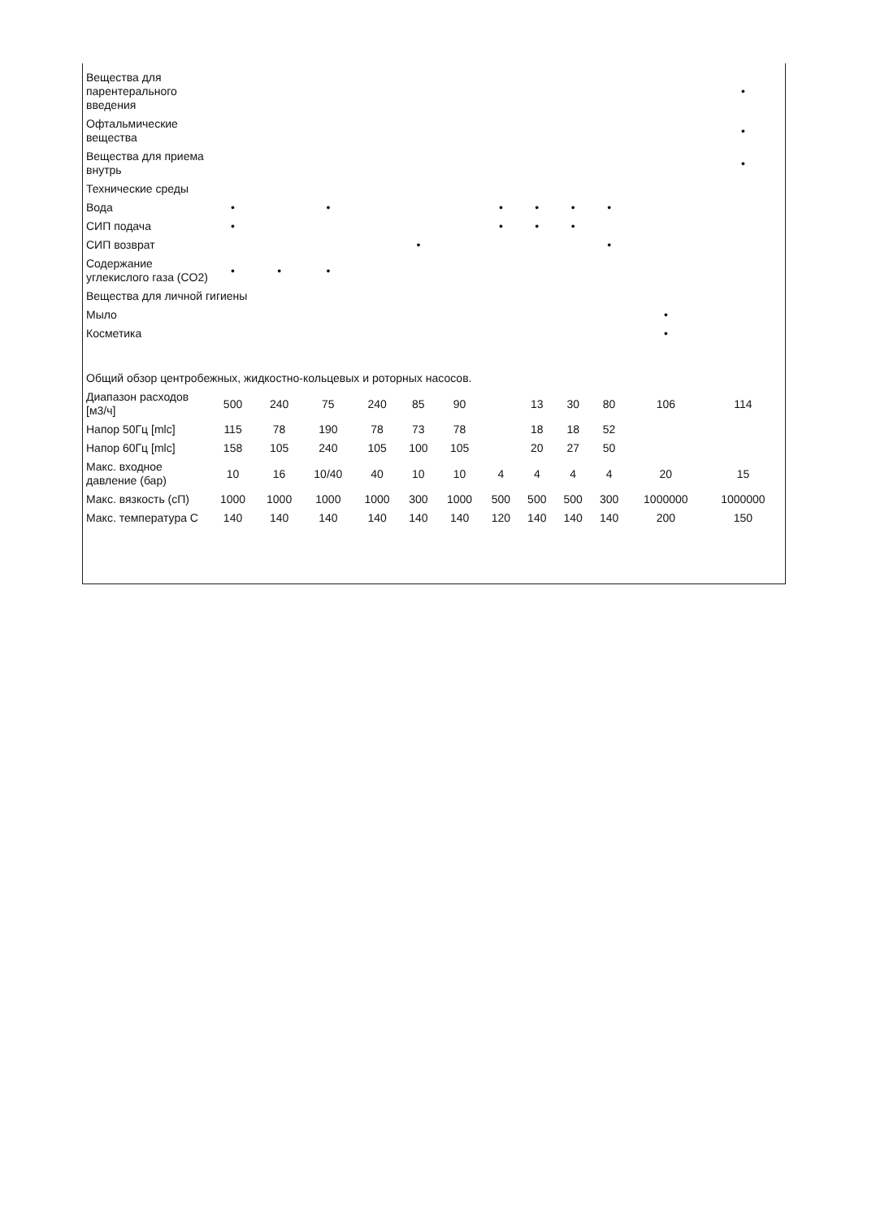| Вещества для парентерального введения | | | | | | | | | | | | • |
| Офтальмические вещества | | | | | | | | | | | | • |
| Вещества для приема внутрь | | | | | | | | | | | | • |
| Технические среды | | | | | | | | | | | | |
| Вода | • | | • | | | | • | • | • | • | | |
| СИП подача | • | | | | | | • | • | • | | | |
| СИП возврат | | | | | • | | | | | • | | |
| Содержание углекислого газа (CO2) | • | • | • | | | | | | | | | |
| Вещества для личной гигиены | | | | | | | | | | | | |
| Мыло | | | | | | | | | | | • | |
| Косметика | | | | | | | | | | | • | |
| Общий обзор центробежных, жидкостно-кольцевых и роторных насосов. | | | | | | | | | | | | |
| Диапазон расходов [м3/ч] | 500 | 240 | 75 | 240 | 85 | 90 | | 13 | 30 | 80 | 106 | 114 |
| Напор 50Гц [mlc] | 115 | 78 | 190 | 78 | 73 | 78 | | 18 | 18 | 52 | | |
| Напор 60Гц [mlc] | 158 | 105 | 240 | 105 | 100 | 105 | | 20 | 27 | 50 | | |
| Макс. входное давление (бар) | 10 | 16 | 10/40 | 40 | 10 | 10 | 4 | 4 | 4 | 4 | 20 | 15 |
| Макс. вязкость (сП) | 1000 | 1000 | 1000 | 1000 | 300 | 1000 | 500 | 500 | 500 | 300 | 1000000 | 1000000 |
| Макс. температура С | 140 | 140 | 140 | 140 | 140 | 140 | 120 | 140 | 140 | 140 | 200 | 150 |